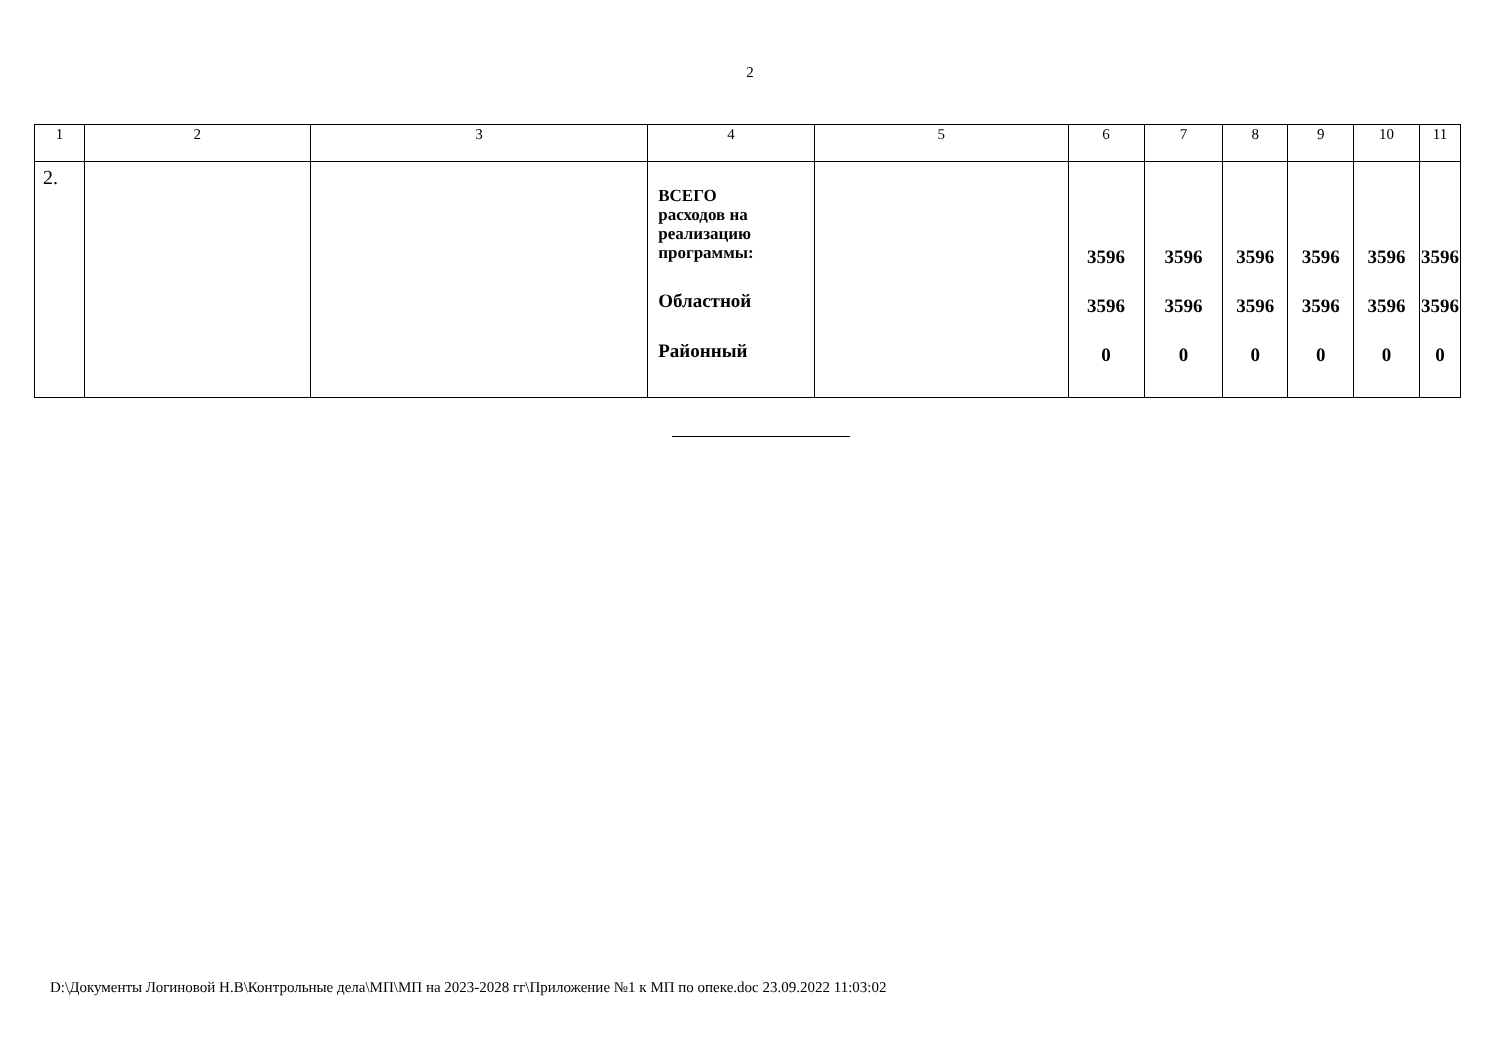2
| 1 | 2 | 3 | 4 | 5 | 6 | 7 | 8 | 9 | 10 | 11 |
| --- | --- | --- | --- | --- | --- | --- | --- | --- | --- | --- |
| 2. | | | ВСЕГО расходов на реализацию программы: Областной Районный | | 3596 3596 0 | 3596 3596 0 | 3596 3596 0 | 3596 3596 0 | 3596 3596 0 | 3596 3596 0 |
D:\Документы Логиновой Н.В\Контрольные дела\МП\МП на 2023-2028 гг\Приложение №1 к МП по опеке.doc 23.09.2022 11:03:02